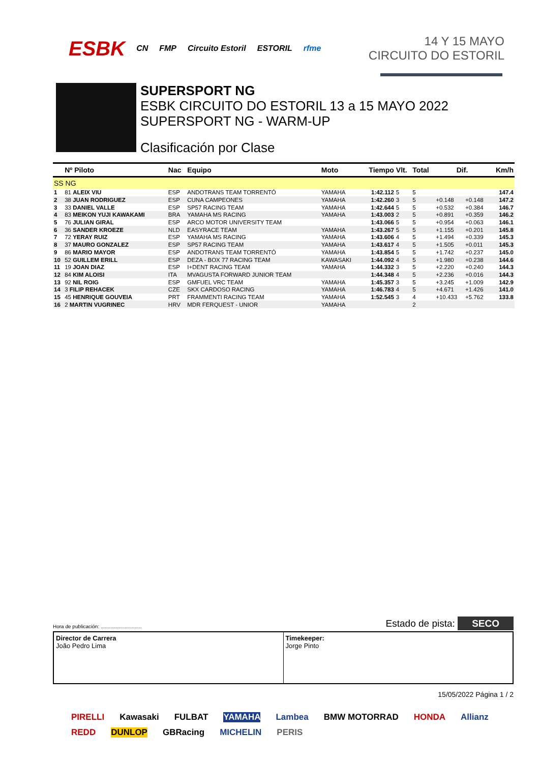ESBK CN FMP Circuito Estoril ESTORIL rfme
14 Y 15 MAYO
CIRCUITO DO ESTORIL
SUPERSPORT NG
ESBK CIRCUITO DO ESTORIL 13 a 15 MAYO 2022
SUPERSPORT NG - WARM-UP
Clasificación por Clase
| | Nº Piloto | Nac | Equipo | Moto | Tiempo | Vlt. | Total | Dif. | | Km/h |
| --- | --- | --- | --- | --- | --- | --- | --- | --- | --- | --- |
| SS NG | | | | | | | | | | |
| 1 | 81 ALEIX VIU | ESP | ANDOTRANS TEAM TORRENTÓ | YAMAHA | 1:42.112 | 5 | 5 | | | 147.4 |
| 2 | 38 JUAN RODRIGUEZ | ESP | CUNA CAMPEONES | YAMAHA | 1:42.260 | 3 | 5 | +0.148 | +0.148 | 147.2 |
| 3 | 33 DANIEL VALLE | ESP | SP57 RACING TEAM | YAMAHA | 1:42.644 | 5 | 5 | +0.532 | +0.384 | 146.7 |
| 4 | 83 MEIKON YUJI KAWAKAMI | BRA | YAMAHA MS RACING | YAMAHA | 1:43.003 | 2 | 5 | +0.891 | +0.359 | 146.2 |
| 5 | 76 JULIAN GIRAL | ESP | ARCO MOTOR UNIVERSITY TEAM | | 1:43.066 | 5 | 5 | +0.954 | +0.063 | 146.1 |
| 6 | 36 SANDER KROEZE | NLD | EASYRACE TEAM | YAMAHA | 1:43.267 | 5 | 5 | +1.155 | +0.201 | 145.8 |
| 7 | 72 YERAY RUIZ | ESP | YAMAHA MS RACING | YAMAHA | 1:43.606 | 4 | 5 | +1.494 | +0.339 | 145.3 |
| 8 | 37 MAURO GONZALEZ | ESP | SP57 RACING TEAM | YAMAHA | 1:43.617 | 4 | 5 | +1.505 | +0.011 | 145.3 |
| 9 | 86 MARIO MAYOR | ESP | ANDOTRANS TEAM TORRENTÓ | YAMAHA | 1:43.854 | 5 | 5 | +1.742 | +0.237 | 145.0 |
| 10 | 52 GUILLEM ERILL | ESP | DEZA - BOX 77 RACING TEAM | KAWASAKI | 1:44.092 | 4 | 5 | +1.980 | +0.238 | 144.6 |
| 11 | 19 JOAN DIAZ | ESP | I+DENT RACING TEAM | YAMAHA | 1:44.332 | 3 | 5 | +2.220 | +0.240 | 144.3 |
| 12 | 84 KIM ALOISI | ITA | MVAGUSTA FORWARD JUNIOR TEAM | | 1:44.348 | 4 | 5 | +2.236 | +0.016 | 144.3 |
| 13 | 92 NIL ROIG | ESP | GMFUEL VRC TEAM | YAMAHA | 1:45.357 | 3 | 5 | +3.245 | +1.009 | 142.9 |
| 14 | 3 FILIP REHACEK | CZE | SKX CARDOSO RACING | YAMAHA | 1:46.783 | 4 | 5 | +4.671 | +1.426 | 141.0 |
| 15 | 45 HENRIQUE GOUVEIA | PRT | FRAMMENTI RACING TEAM | YAMAHA | 1:52.545 | 3 | 4 | +10.433 | +5.762 | 133.8 |
| 16 | 2 MARTIN VUGRINEC | HRV | MDR FERQUEST - UNIOR | YAMAHA | | | 2 | | | |
Hora de publicación: ............................. Estado de pista: SECO
Director de Carrera
João Pedro Lima
Timekeeper:
Jorge Pinto
15/05/2022 Página 1 / 2
PIRELLI Kawasaki FULBAT YAMAHA Lambea BMW MOTORRAD HONDA Allianz REDD DUNLOP GBRacing MICHELIN PERIS